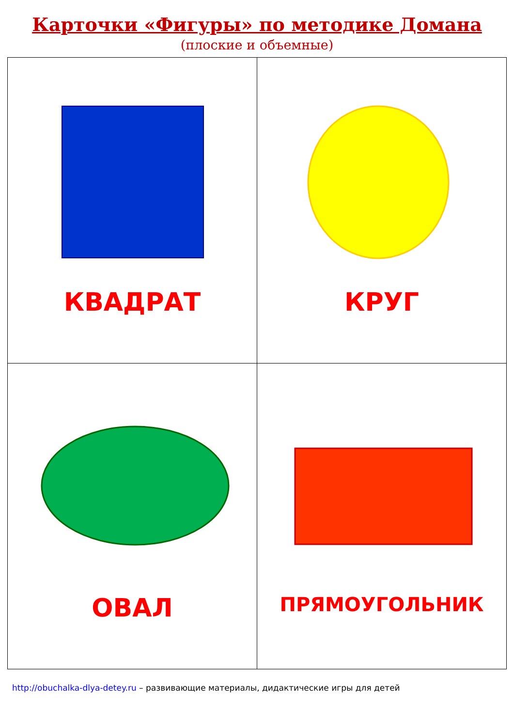Карточки «Фигуры» по методике Домана
(плоские и объемные)
| КВАДРАТ | КРУГ |
| ОВАЛ | ПРЯМОУГОЛЬНИК |
http://obuchalka-dlya-detey.ru – развивающие материалы, дидактические игры для детей